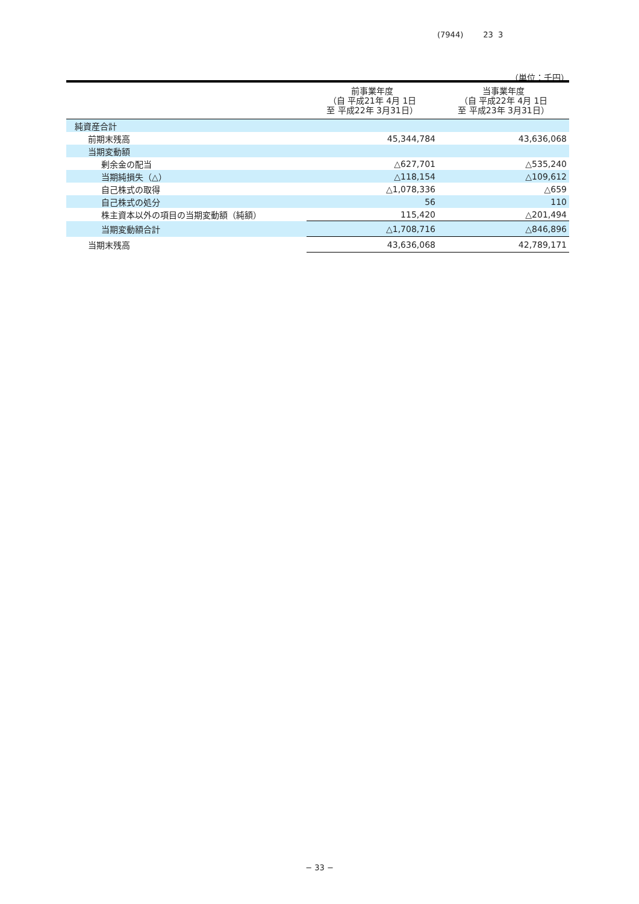(7944) 23 3
（単位：千円）
| | 前事業年度 （自 平成21年 4月 1日 至 平成22年 3月31日） | 当事業年度 （自 平成22年 4月 1日 至 平成23年 3月31日） |
| --- | --- | --- |
| 純資産合計 | | |
| 前期末残高 | 45,344,784 | 43,636,068 |
| 当期変動額 | | |
| 剰余金の配当 | △627,701 | △535,240 |
| 当期純損失（△） | △118,154 | △109,612 |
| 自己株式の取得 | △1,078,336 | △659 |
| 自己株式の処分 | 56 | 110 |
| 株主資本以外の項目の当期変動額（純額） | 115,420 | △201,494 |
| 当期変動額合計 | △1,708,716 | △846,896 |
| 当期末残高 | 43,636,068 | 42,789,171 |
− 33 −